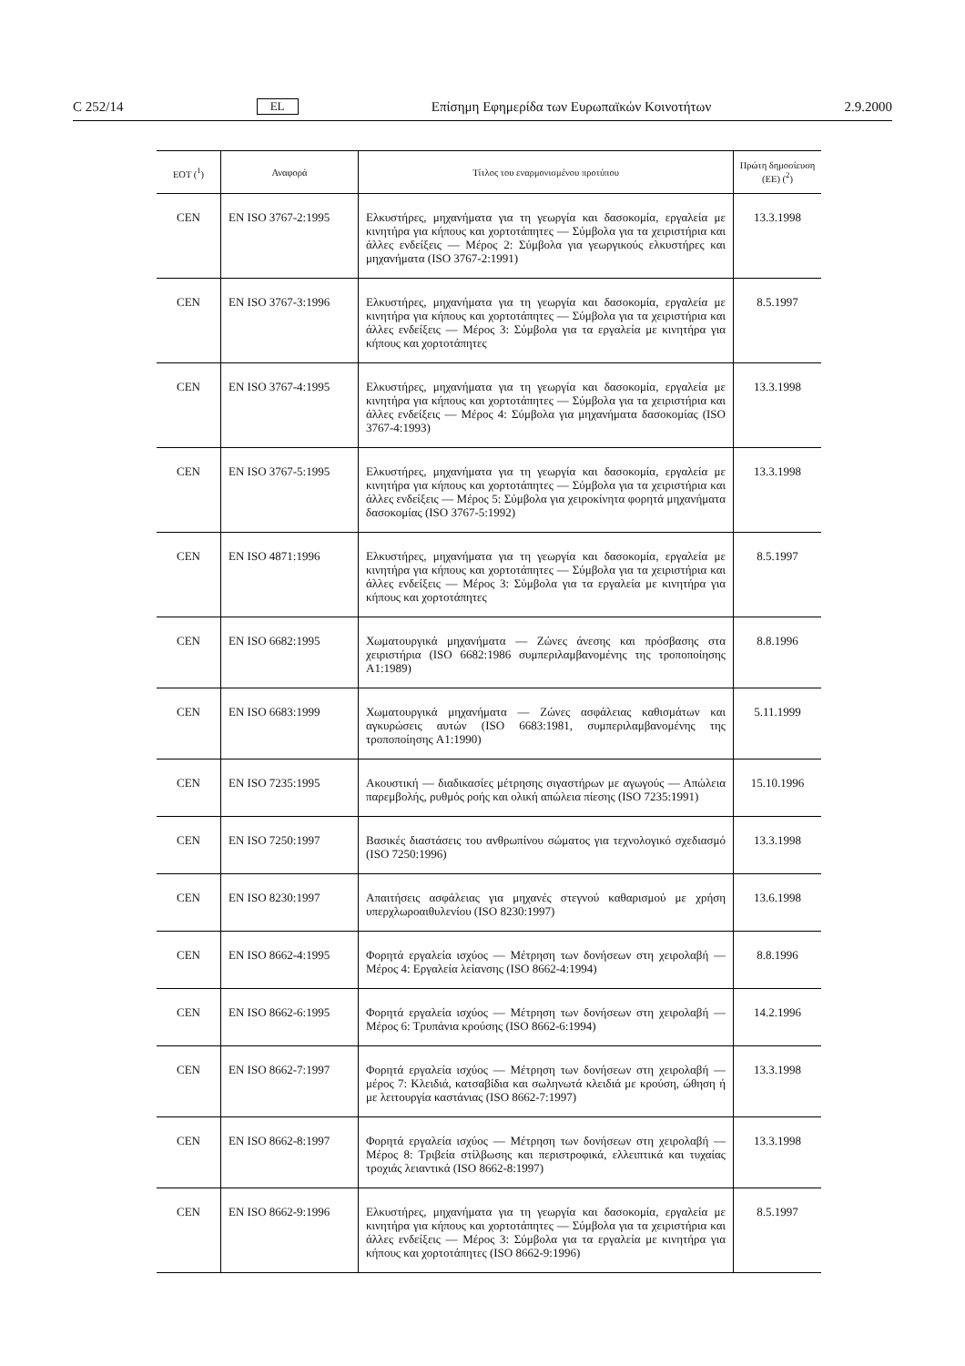C 252/14 EL Επίσημη Εφημερίδα των Ευρωπαϊκών Κοινοτήτων 2.9.2000
| ΕΟΤ (<sup>1</sup>) | Αναφορά | Τίτλος του εναρμονισμένου προτύπου | Πρώτη δημοσίευση (ΕΕ) (<sup>2</sup>) |
| --- | --- | --- | --- |
| CEN | EN ISO 3767-2:1995 | Ελκυστήρες, μηχανήματα για τη γεωργία και δασοκομία, εργαλεία με κινητήρα για κήπους και χορτοτάπητες — Σύμβολα για τα χειριστήρια και άλλες ενδείξεις — Μέρος 2: Σύμβολα για γεωργικούς ελκυστήρες και μηχανήματα (ISO 3767-2:1991) | 13.3.1998 |
| CEN | EN ISO 3767-3:1996 | Ελκυστήρες, μηχανήματα για τη γεωργία και δασοκομία, εργαλεία με κινητήρα για κήπους και χορτοτάπητες — Σύμβολα για τα χειριστήρια και άλλες ενδείξεις — Μέρος 3: Σύμβολα για τα εργαλεία με κινητήρα για κήπους και χορτοτάπητες | 8.5.1997 |
| CEN | EN ISO 3767-4:1995 | Ελκυστήρες, μηχανήματα για τη γεωργία και δασοκομία, εργαλεία με κινητήρα για κήπους και χορτοτάπητες — Σύμβολα για τα χειριστήρια και άλλες ενδείξεις — Μέρος 4: Σύμβολα για μηχανήματα δασοκομίας (ISO 3767-4:1993) | 13.3.1998 |
| CEN | EN ISO 3767-5:1995 | Ελκυστήρες, μηχανήματα για τη γεωργία και δασοκομία, εργαλεία με κινητήρα για κήπους και χορτοτάπητες — Σύμβολα για τα χειριστήρια και άλλες ενδείξεις — Μέρος 5: Σύμβολα για χειροκίνητα φορητά μηχανήματα δασοκομίας (ISO 3767-5:1992) | 13.3.1998 |
| CEN | EN ISO 4871:1996 | Ελκυστήρες, μηχανήματα για τη γεωργία και δασοκομία, εργαλεία με κινητήρα για κήπους και χορτοτάπητες — Σύμβολα για τα χειριστήρια και άλλες ενδείξεις — Μέρος 3: Σύμβολα για τα εργαλεία με κινητήρα για κήπους και χορτοτάπητες | 8.5.1997 |
| CEN | EN ISO 6682:1995 | Χωματουργικά μηχανήματα — Ζώνες άνεσης και πρόσβασης στα χειριστήρια (ISO 6682:1986 συμπεριλαμβανομένης της τροποποίησης A1:1989) | 8.8.1996 |
| CEN | EN ISO 6683:1999 | Χωματουργικά μηχανήματα — Ζώνες ασφάλειας καθισμάτων και αγκυρώσεις αυτών (ISO 6683:1981, συμπεριλαμβανομένης της τροποποίησης A1:1990) | 5.11.1999 |
| CEN | EN ISO 7235:1995 | Ακουστική — διαδικασίες μέτρησης σιγαστήρων με αγωγούς — Απώλεια παρεμβολής, ρυθμός ροής και ολική απώλεια πίεσης (ISO 7235:1991) | 15.10.1996 |
| CEN | EN ISO 7250:1997 | Βασικές διαστάσεις του ανθρωπίνου σώματος για τεχνολογικό σχεδιασμό (ISO 7250:1996) | 13.3.1998 |
| CEN | EN ISO 8230:1997 | Απαιτήσεις ασφάλειας για μηχανές στεγνού καθαρισμού με χρήση υπερχλωροαιθυλενίου (ISO 8230:1997) | 13.6.1998 |
| CEN | EN ISO 8662-4:1995 | Φορητά εργαλεία ισχύος — Μέτρηση των δονήσεων στη χειρολαβή — Μέρος 4: Εργαλεία λείανσης (ISO 8662-4:1994) | 8.8.1996 |
| CEN | EN ISO 8662-6:1995 | Φορητά εργαλεία ισχύος — Μέτρηση των δονήσεων στη χειρολαβή — Μέρος 6: Τρυπάνια κρούσης (ISO 8662-6:1994) | 14.2.1996 |
| CEN | EN ISO 8662-7:1997 | Φορητά εργαλεία ισχύος — Μέτρηση των δονήσεων στη χειρολαβή — μέρος 7: Κλειδιά, κατσαβίδια και σωληνωτά κλειδιά με κρούση, ώθηση ή με λειτουργία καστάνιας (ISO 8662-7:1997) | 13.3.1998 |
| CEN | EN ISO 8662-8:1997 | Φορητά εργαλεία ισχύος — Μέτρηση των δονήσεων στη χειρολαβή — Μέρος 8: Τριβεία στίλβωσης και περιστροφικά, ελλειπτικά και τυχαίας τροχιάς λειαντικά (ISO 8662-8:1997) | 13.3.1998 |
| CEN | EN ISO 8662-9:1996 | Ελκυστήρες, μηχανήματα για τη γεωργία και δασοκομία, εργαλεία με κινητήρα για κήπους και χορτοτάπητες — Σύμβολα για τα χειριστήρια και άλλες ενδείξεις — Μέρος 3: Σύμβολα για τα εργαλεία με κινητήρα για κήπους και χορτοτάπητες (ISO 8662-9:1996) | 8.5.1997 |